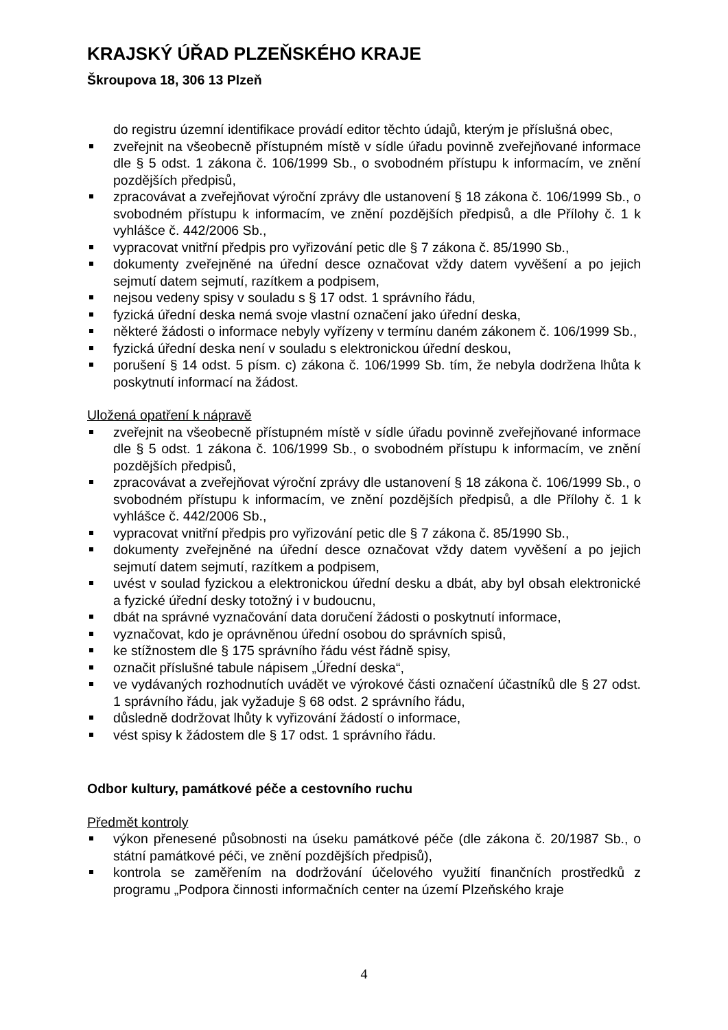KRAJSKÝ ÚŘAD PLZEŇSKÉHO KRAJE
Škroupova 18, 306 13 Plzeň
do registru územní identifikace provádí editor těchto údajů, kterým je příslušná obec,
zveřejnit na všeobecně přístupném místě v sídle úřadu povinně zveřejňované informace dle § 5 odst. 1 zákona č. 106/1999 Sb., o svobodném přístupu k informacím, ve znění pozdějších předpisů,
zpracovávat a zveřejňovat výroční zprávy dle ustanovení § 18 zákona č. 106/1999 Sb., o svobodném přístupu k informacím, ve znění pozdějších předpisů, a dle Přílohy č. 1 k vyhlášce č. 442/2006 Sb.,
vypracovat vnitřní předpis pro vyřizování petic dle § 7 zákona č. 85/1990 Sb.,
dokumenty zveřejněné na úřední desce označovat vždy datem vyvěšení a po jejich sejmutí datem sejmutí, razítkem a podpisem,
nejsou vedeny spisy v souladu s § 17 odst. 1 správního řádu,
fyzická úřední deska nemá svoje vlastní označení jako úřední deska,
některé žádosti o informace nebyly vyřízeny v termínu daném zákonem č. 106/1999 Sb.,
fyzická úřední deska není v souladu s elektronickou úřední deskou,
porušení § 14 odst. 5 písm. c) zákona č. 106/1999 Sb. tím, že nebyla dodržena lhůta k poskytnutí informací na žádost.
Uložená opatření k nápravě
zveřejnit na všeobecně přístupném místě v sídle úřadu povinně zveřejňované informace dle § 5 odst. 1 zákona č. 106/1999 Sb., o svobodném přístupu k informacím, ve znění pozdějších předpisů,
zpracovávat a zveřejňovat výroční zprávy dle ustanovení § 18 zákona č. 106/1999 Sb., o svobodném přístupu k informacím, ve znění pozdějších předpisů, a dle Přílohy č. 1 k vyhlášce č. 442/2006 Sb.,
vypracovat vnitřní předpis pro vyřizování petic dle § 7 zákona č. 85/1990 Sb.,
dokumenty zveřejněné na úřední desce označovat vždy datem vyvěšení a po jejich sejmutí datem sejmutí, razítkem a podpisem,
uvést v soulad fyzickou a elektronickou úřední desku a dbát, aby byl obsah elektronické a fyzické úřední desky totožný i v budoucnu,
dbát na správné vyznačování data doručení žádosti o poskytnutí informace,
vyznačovat, kdo je oprávněnou úřední osobou do správních spisů,
ke stížnostem dle § 175 správního řádu vést řádně spisy,
označit příslušné tabule nápisem „Úřední deska“,
ve vydávaných rozhodnutích uvádět ve výrokové části označení účastníků dle § 27 odst. 1 správního řádu, jak vyžaduje § 68 odst. 2 správního řádu,
důsledně dodržovat lhůty k vyřizování žádostí o informace,
vést spisy k žádostem dle § 17 odst. 1 správního řádu.
Odbor kultury, památkové péče a cestovního ruchu
Předmět kontroly
výkon přenesené působnosti na úseku památkové péče (dle zákona č. 20/1987 Sb., o státní památkové péči, ve znění pozdějších předpisů),
kontrola se zaměřením na dodržování účelového využití finančních prostředků z programu „Podpora činnosti informačních center na území Plzeňského kraje
4